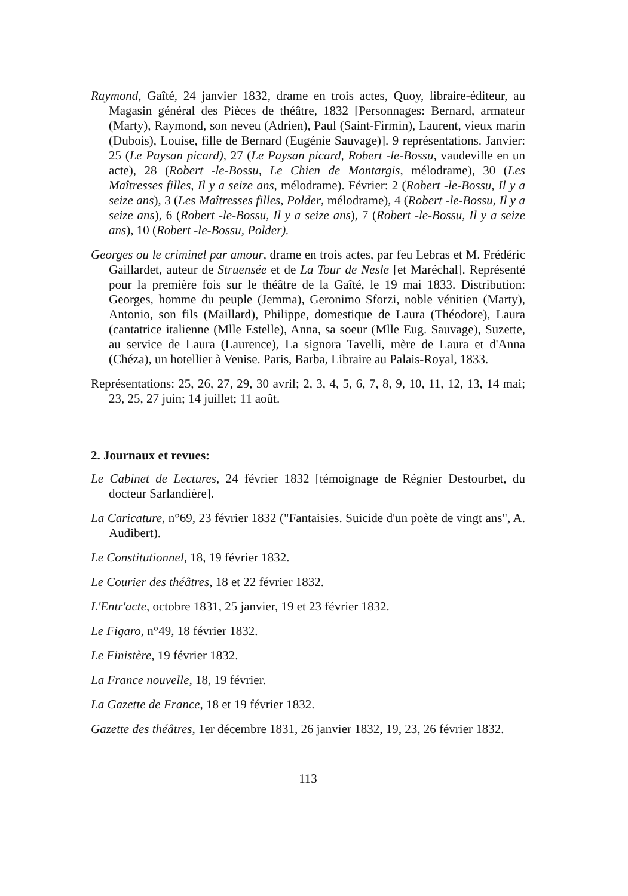Raymond, Gaîté, 24 janvier 1832, drame en trois actes, Quoy, libraire-éditeur, au Magasin général des Pièces de théâtre, 1832 [Personnages: Bernard, armateur (Marty), Raymond, son neveu (Adrien), Paul (Saint-Firmin), Laurent, vieux marin (Dubois), Louise, fille de Bernard (Eugénie Sauvage)]. 9 représentations. Janvier: 25 (Le Paysan picard), 27 (Le Paysan picard, Robert -le-Bossu, vaudeville en un acte), 28 (Robert -le-Bossu, Le Chien de Montargis, mélodrame), 30 (Les Maîtresses filles, Il y a seize ans, mélodrame). Février: 2 (Robert -le-Bossu, Il y a seize ans), 3 (Les Maîtresses filles, Polder, mélodrame), 4 (Robert -le-Bossu, Il y a seize ans), 6 (Robert -le-Bossu, Il y a seize ans), 7 (Robert -le-Bossu, Il y a seize ans), 10 (Robert -le-Bossu, Polder).
Georges ou le criminel par amour, drame en trois actes, par feu Lebras et M. Frédéric Gaillardet, auteur de Struensée et de La Tour de Nesle [et Maréchal]. Représenté pour la première fois sur le théâtre de la Gaîté, le 19 mai 1833. Distribution: Georges, homme du peuple (Jemma), Geronimo Sforzi, noble vénitien (Marty), Antonio, son fils (Maillard), Philippe, domestique de Laura (Théodore), Laura (cantatrice italienne (Mlle Estelle), Anna, sa soeur (Mlle Eug. Sauvage), Suzette, au service de Laura (Laurence), La signora Tavelli, mère de Laura et d'Anna (Chéza), un hotellier à Venise. Paris, Barba, Libraire au Palais-Royal, 1833.
Représentations: 25, 26, 27, 29, 30 avril; 2, 3, 4, 5, 6, 7, 8, 9, 10, 11, 12, 13, 14 mai; 23, 25, 27 juin; 14 juillet; 11 août.
2. Journaux et revues:
Le Cabinet de Lectures, 24 février 1832 [témoignage de Régnier Destourbet, du docteur Sarlandière].
La Caricature, n°69, 23 février 1832 ("Fantaisies. Suicide d'un poète de vingt ans", A. Audibert).
Le Constitutionnel, 18, 19 février 1832.
Le Courier des théâtres, 18 et 22 février 1832.
L'Entr'acte, octobre 1831, 25 janvier, 19 et 23 février 1832.
Le Figaro, n°49, 18 février 1832.
Le Finistère, 19 février 1832.
La France nouvelle, 18, 19 février.
La Gazette de France, 18 et 19 février 1832.
Gazette des théâtres, 1er décembre 1831, 26 janvier 1832, 19, 23, 26 février 1832.
113